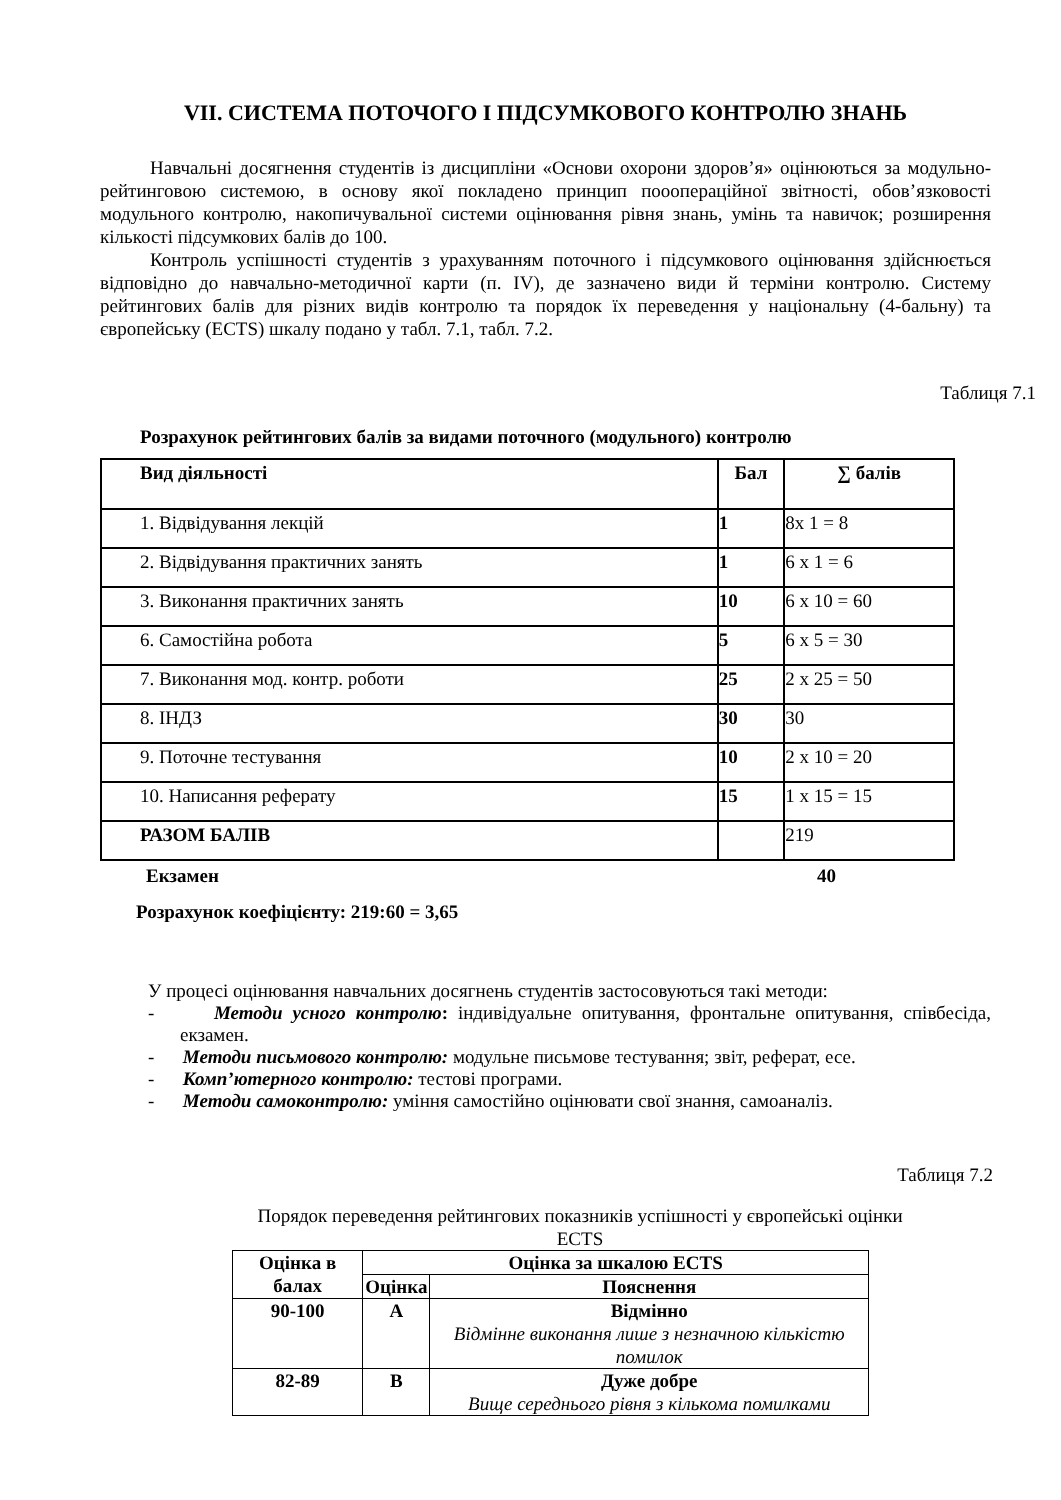VII. СИСТЕМА ПОТОЧОГО І ПІДСУМКОВОГО КОНТРОЛЮ ЗНАНЬ
Навчальні досягнення студентів із дисципліни «Основи охорони здоров’я» оцінюються за модульно-рейтинговою системою, в основу якої покладено принцип пооопераційної звітності, обов’язковості модульного контролю, накопичувальної системи оцінювання рівня знань, умінь та навичок; розширення кількості підсумкових балів до 100.
Контроль успішності студентів з урахуванням поточного і підсумкового оцінювання здійснюється відповідно до навчально-методичної карти (п. IV), де зазначено види й терміни контролю. Систему рейтингових балів для різних видів контролю та порядок їх переведення у національну (4-бальну) та європейську (ECTS) шкалу подано у табл. 7.1, табл. 7.2.
Таблиця 7.1
Розрахунок рейтингових балів за видами поточного (модульного) контролю
| Вид діяльності | Бал | ∑ балів |
| --- | --- | --- |
| 1. Відвідування лекцій | 1 | 8х 1 = 8 |
| 2. Відвідування практичних занять | 1 | 6 х 1 = 6 |
| 3. Виконання практичних занять | 10 | 6 х 10 = 60 |
| 6. Самостійна робота | 5 | 6 х 5 = 30 |
| 7. Виконання мод. контр. роботи | 25 | 2 х 25 = 50 |
| 8. ІНДЗ | 30 | 30 |
| 9. Поточне тестування | 10 | 2 х 10 = 20 |
| 10. Написання реферату | 15 | 1 х 15 = 15 |
| РАЗОМ БАЛІВ | | 219 |
Екзамен 40
Розрахунок коефіцієнту: 219:60 = 3,65
У процесі оцінювання навчальних досягнень студентів застосовуються такі методи:
- Методи усного контролю: індивідуальне опитування, фронтальне опитування, співбесіда, екзамен.
- Методи письмового контролю: модульне письмове тестування; звіт, реферат, есе.
- Комп’ютерного контролю: тестові програми.
- Методи самоконтролю: уміння самостійно оцінювати свої знання, самоаналіз.
Таблиця 7.2
Порядок переведення рейтингових показників успішності у європейські оцінки ECTS
| Оцінка в балах | Оцінка за шкалою ECTS | |
| --- | --- | --- |
| | Оцінка | Пояснення |
| 90-100 | А | Відмінно Відмінне виконання лише з незначною кількістю помилок |
| 82-89 | В | Дуже добре Вище середнього рівня з кількома помилками |